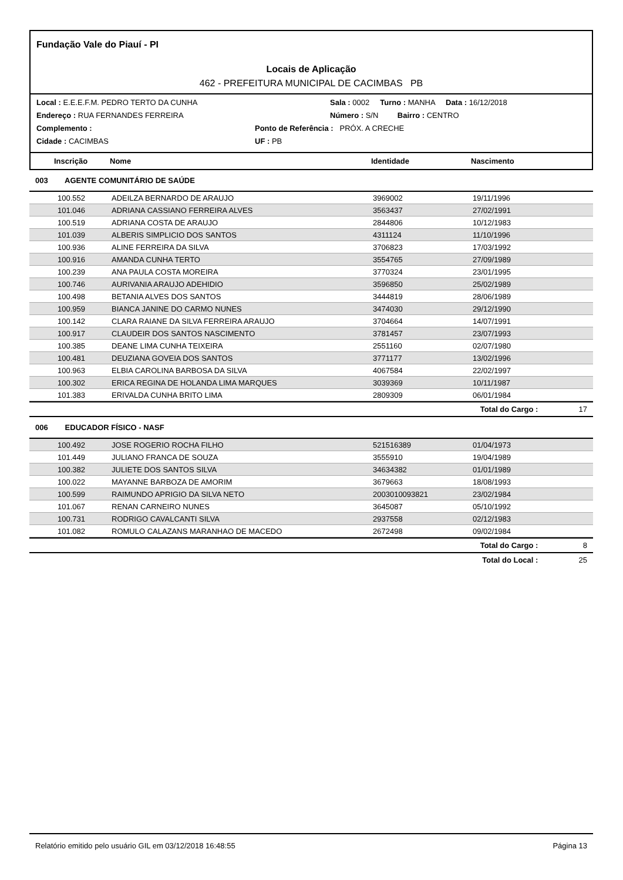Fundação Vale do Piauí - PI
Locais de Aplicação
462 - PREFEITURA MUNICIPAL DE CACIMBAS PB
Local : E.E.E.F.M. PEDRO TERTO DA CUNHA Sala : 0002 Turno : MANHA Data : 16/12/2018
Endereço : RUA FERNANDES FERREIRA Número : S/N Bairro : CENTRO
Complemento : Ponto de Referência : PRÓX. A CRECHE
Cidade : CACIMBAS UF : PB
| | Inscrição | Nome | Identidade | Nascimento |
| --- | --- | --- | --- | --- |
003 AGENTE COMUNITÁRIO DE SAÚDE
| | 100.552 | ADEILZA BERNARDO DE ARAUJO | 3969002 | 19/11/1996 |
| | 101.046 | ADRIANA CASSIANO FERREIRA ALVES | 3563437 | 27/02/1991 |
| | 100.519 | ADRIANA COSTA DE ARAUJO | 2844806 | 10/12/1983 |
| | 101.039 | ALBERIS SIMPLICIO DOS SANTOS | 4311124 | 11/10/1996 |
| | 100.936 | ALINE FERREIRA DA SILVA | 3706823 | 17/03/1992 |
| | 100.916 | AMANDA CUNHA TERTO | 3554765 | 27/09/1989 |
| | 100.239 | ANA PAULA COSTA MOREIRA | 3770324 | 23/01/1995 |
| | 100.746 | AURIVANIA ARAUJO ADEHIDIO | 3596850 | 25/02/1989 |
| | 100.498 | BETANIA ALVES DOS SANTOS | 3444819 | 28/06/1989 |
| | 100.959 | BIANCA JANINE DO CARMO NUNES | 3474030 | 29/12/1990 |
| | 100.142 | CLARA RAIANE DA SILVA FERREIRA ARAUJO | 3704664 | 14/07/1991 |
| | 100.917 | CLAUDEIR DOS SANTOS NASCIMENTO | 3781457 | 23/07/1993 |
| | 100.385 | DEANE LIMA CUNHA TEIXEIRA | 2551160 | 02/07/1980 |
| | 100.481 | DEUZIANA GOVEIA DOS SANTOS | 3771177 | 13/02/1996 |
| | 100.963 | ELBIA CAROLINA BARBOSA DA SILVA | 4067584 | 22/02/1997 |
| | 100.302 | ERICA REGINA DE HOLANDA LIMA MARQUES | 3039369 | 10/11/1987 |
| | 101.383 | ERIVALDA CUNHA BRITO LIMA | 2809309 | 06/01/1984 |
Total do Cargo : 17
006 EDUCADOR FÍSICO - NASF
| | 100.492 | JOSE ROGERIO ROCHA FILHO | 521516389 | 01/04/1973 |
| | 101.449 | JULIANO FRANCA DE SOUZA | 3555910 | 19/04/1989 |
| | 100.382 | JULIETE DOS SANTOS SILVA | 34634382 | 01/01/1989 |
| | 100.022 | MAYANNE BARBOZA DE AMORIM | 3679663 | 18/08/1993 |
| | 100.599 | RAIMUNDO APRIGIO DA SILVA NETO | 2003010093821 | 23/02/1984 |
| | 101.067 | RENAN CARNEIRO NUNES | 3645087 | 05/10/1992 |
| | 100.731 | RODRIGO CAVALCANTI SILVA | 2937558 | 02/12/1983 |
| | 101.082 | ROMULO CALAZANS MARANHAO DE MACEDO | 2672498 | 09/02/1984 |
Total do Cargo : 8
Total do Local : 25
Relatório emitido pelo usuário GIL em 03/12/2018 16:48:55 Página 13